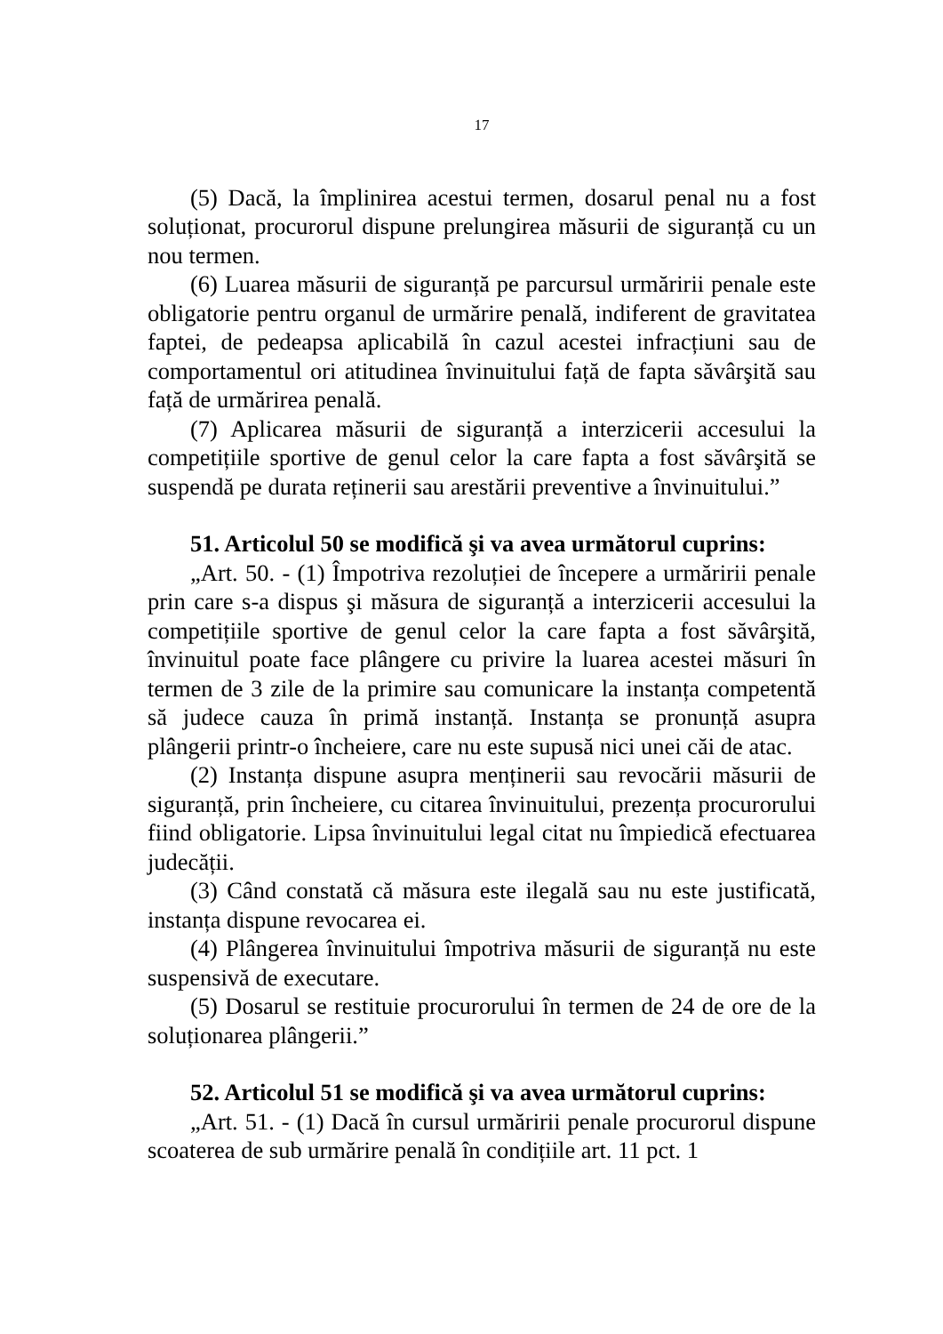17
(5) Dacă, la împlinirea acestui termen, dosarul penal nu a fost soluționat, procurorul dispune prelungirea măsurii de siguranță cu un nou termen.
(6) Luarea măsurii de siguranță pe parcursul urmăririi penale este obligatorie pentru organul de urmărire penală, indiferent de gravitatea faptei, de pedeapsa aplicabilă în cazul acestei infracțiuni sau de comportamentul ori atitudinea învinuitului față de fapta săvârşită sau față de urmărirea penală.
(7) Aplicarea măsurii de siguranță a interzicerii accesului la competițiile sportive de genul celor la care fapta a fost săvârşită se suspendă pe durata reținerii sau arestării preventive a învinuitului.”
51. Articolul 50 se modifică şi va avea următorul cuprins:
„Art. 50. - (1) Împotriva rezoluției de începere a urmăririi penale prin care s-a dispus şi măsura de siguranță a interzicerii accesului la competițiile sportive de genul celor la care fapta a fost săvârşită, învinuitul poate face plângere cu privire la luarea acestei măsuri în termen de 3 zile de la primire sau comunicare la instanța competentă să judece cauza în primă instanță. Instanța se pronunță asupra plângerii printr-o încheiere, care nu este supusă nici unei căi de atac.
(2) Instanța dispune asupra menținerii sau revocării măsurii de siguranță, prin încheiere, cu citarea învinuitului, prezența procurorului fiind obligatorie. Lipsa învinuitului legal citat nu împiedică efectuarea judecății.
(3) Când constată că măsura este ilegală sau nu este justificată, instanța dispune revocarea ei.
(4) Plângerea învinuitului împotriva măsurii de siguranță nu este suspensivă de executare.
(5) Dosarul se restituie procurorului în termen de 24 de ore de la soluționarea plângerii.”
52. Articolul 51 se modifică şi va avea următorul cuprins:
„Art. 51. - (1) Dacă în cursul urmăririi penale procurorul dispune scoaterea de sub urmărire penală în condițiile art. 11 pct. 1